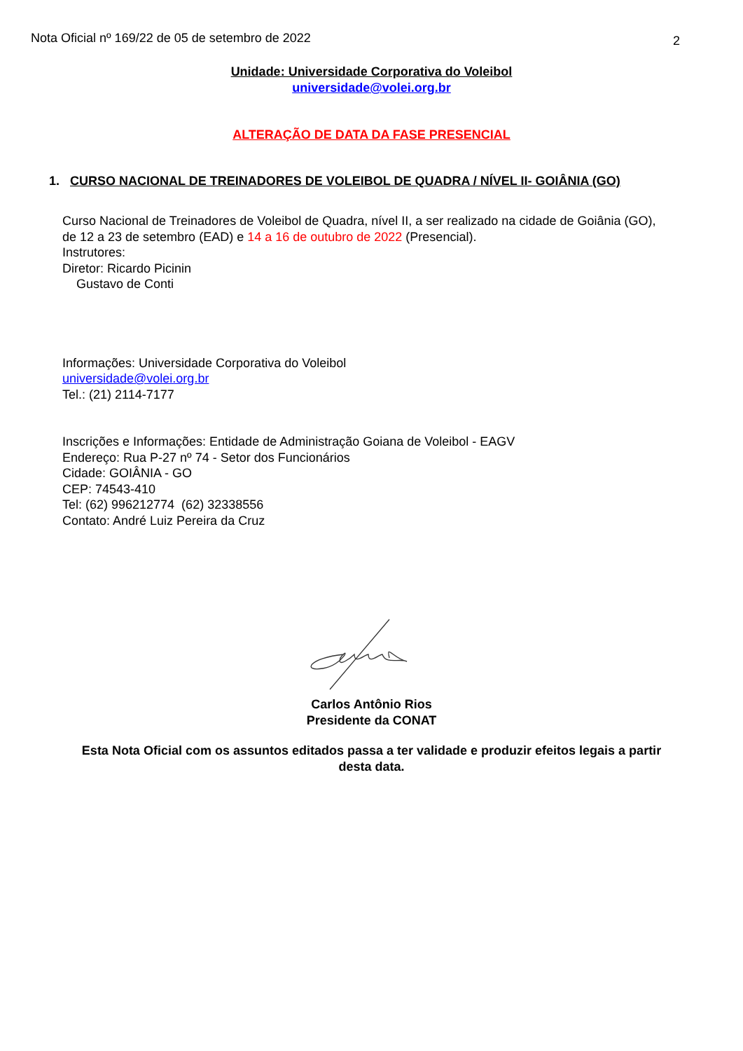Nota Oficial nº 169/22 de 05 de setembro de 2022 2
Unidade: Universidade Corporativa do Voleibol
universidade@volei.org.br
ALTERAÇÃO DE DATA DA FASE PRESENCIAL
1. CURSO NACIONAL DE TREINADORES DE VOLEIBOL DE QUADRA / NÍVEL II- GOIÂNIA (GO)
Curso Nacional de Treinadores de Voleibol de Quadra, nível II, a ser realizado na cidade de Goiânia (GO), de 12 a 23 de setembro (EAD) e 14 a 16 de outubro de 2022 (Presencial).
Instrutores:
Diretor: Ricardo Picinin
Gustavo de Conti
Informações: Universidade Corporativa do Voleibol
universidade@volei.org.br
Tel.: (21) 2114-7177
Inscrições e Informações: Entidade de Administração Goiana de Voleibol - EAGV
Endereço: Rua P-27 nº 74 - Setor dos Funcionários
Cidade: GOIÂNIA - GO
CEP: 74543-410
Tel: (62) 996212774 (62) 32338556
Contato: André Luiz Pereira da Cruz
Carlos Antônio Rios
Presidente da CONAT
Esta Nota Oficial com os assuntos editados passa a ter validade e produzir efeitos legais a partir desta data.